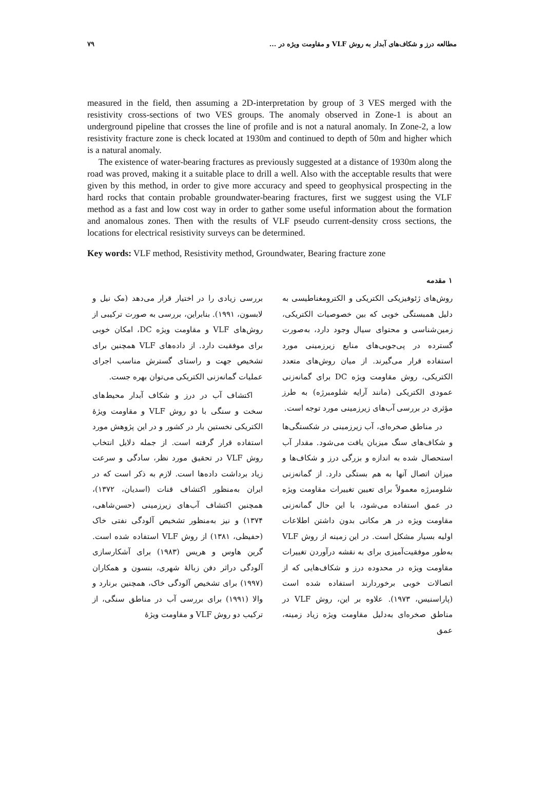مطالعه درز و شکاف‌های آبدار به روش VLF و مقاومت ویژه در ... ۷۹
measured in the field, then assuming a 2D-interpretation by group of 3 VES merged with the resistivity cross-sections of two VES groups. The anomaly observed in Zone-1 is about an underground pipeline that crosses the line of profile and is not a natural anomaly. In Zone-2, a low resistivity fracture zone is check located at 1930m and continued to depth of 50m and higher which is a natural anomaly.
The existence of water-bearing fractures as previously suggested at a distance of 1930m along the road was proved, making it a suitable place to drill a well. Also with the acceptable results that were given by this method, in order to give more accuracy and speed to geophysical prospecting in the hard rocks that contain probable groundwater-bearing fractures, first we suggest using the VLF method as a fast and low cost way in order to gather some useful information about the formation and anomalous zones. Then with the results of VLF pseudo current-density cross sections, the locations for electrical resistivity surveys can be determined.
Key words: VLF method, Resistivity method, Groundwater, Bearing fracture zone
۱ مقدمه
روش‌های ژئوفیزیکی الکتریکی و الکترومغناطیسی به دلیل همبستگی خوبی که بین خصوصیات الکتریکی، زمین‌شناسی و محتوای سیال وجود دارد، به‌صورت گسترده در پی‌جویی‌های منابع زیرزمینی مورد استفاده قرار می‌گیرند. از میان روش‌های متعدد الکتریکی، روش مقاومت ویژه DC برای گمانه‌زنی عمودی الکتریکی (مانند آرایه شلومبرژه) به طرز مؤثری در بررسی آب‌های زیرزمینی مورد توجه است.
در مناطق صخره‌ای، آب زیرزمینی در شکستگی‌ها و شکاف‌های سنگ میزبان یافت می‌شود. مقدار آب استحصال شده به اندازه و بزرگی درز و شکاف‌ها و میزان اتصال آنها به هم بستگی دارد. از گمانه‌زنی شلومبرژه معمولاً برای تعیین تغییرات مقاومت ویژه در عمق استفاده می‌شود، با این حال گمانه‌زنی مقاومت ویژه در هر مکانی بدون داشتن اطلاعات اولیه بسیار مشکل است. در این زمینه از روش VLF به‌طور موفقیت‌آمیزی برای به نقشه درآوردن تغییرات مقاومت ویژه در محدوده درز و شکاف‌هایی که از اتصالات خوبی برخوردارند استفاده شده است (پاراسنیس، ۱۹۷۳). علاوه بر این، روش VLF در مناطق صخره‌ای به‌دلیل مقاومت ویژه زیاد زمینه، عمق
بررسی زیادی را در اختیار قرار می‌دهد (مک نیل و لابسون، ۱۹۹۱). بنابراین، بررسی به صورت ترکیبی از روش‌های VLF و مقاومت ویژه DC، امکان خوبی برای موفقیت دارد. از داده‌های VLF همچنین برای تشخیص جهت و راستای گسترش مناسب اجرای عملیات گمانه‌زنی الکتریکی می‌توان بهره جست.
اکتشاف آب در درز و شکاف آبدار محیط‌های سخت و سنگی با دو روش VLF و مقاومت ویژهٔ الکتریکی نخستین بار در کشور و در این پژوهش مورد استفاده قرار گرفته است. از جمله دلایل انتخاب روش VLF در تحقیق مورد نظر، سادگی و سرعت زیاد برداشت داده‌ها است. لازم به ذکر است که در ایران به‌منظور اکتشاف قنات (اسدیان، ۱۳۷۲)، همچنین اکتشاف آب‌های زیرزمینی (حسن‌شاهی، ۱۳۷۴) و نیز به‌منظور تشخیص آلودگی نفتی خاک (حفیظی، ۱۳۸۱) از روش VLF استفاده شده است. گرین هاوس و هریس (۱۹۸۳) برای آشکارسازی آلودگی دراثر دفن زبالهٔ شهری، بنسون و همکاران (۱۹۹۷) برای تشخیص آلودگی خاک، همچنین برنارد و والا (۱۹۹۱) برای بررسی آب در مناطق سنگی، از ترکیب دو روش VLF و مقاومت ویژهٔ